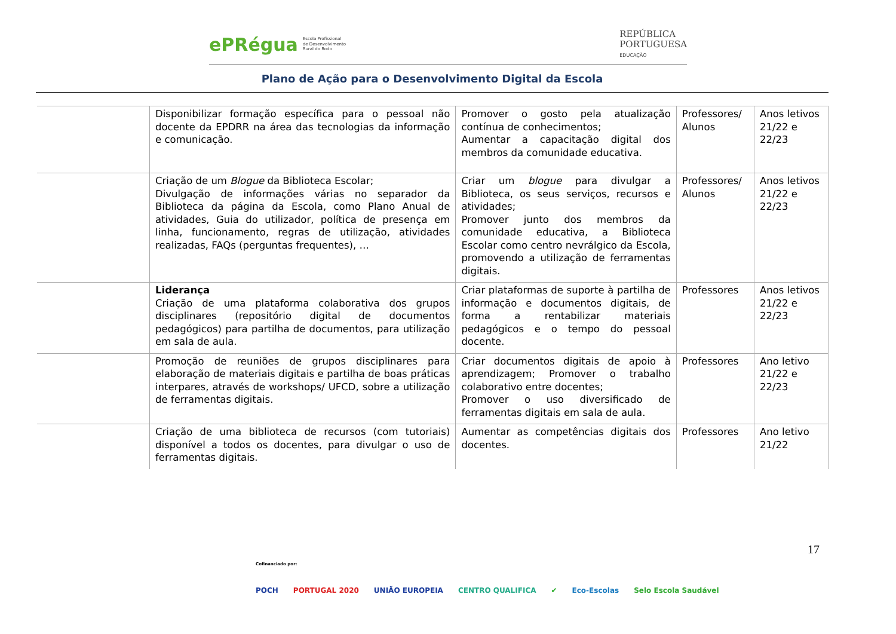ePRégua Escola Profissional
de Desenvolvimento
Rural do Rodo
REPÚBLICA
PORTUGUESA
EDUCAÇÃO
Plano de Ação para o Desenvolvimento Digital da Escola
| | Disponibilizar formação específica para o pessoal não docente da EPDRR na área das tecnologias da informação e comunicação. | Promover o gosto pela atualização contínua de conhecimentos; Aumentar a capacitação digital dos membros da comunidade educativa. | Professores/ Alunos | Anos letivos 21/22 e 22/23 |
| | Criação de um Blogue da Biblioteca Escolar; Divulgação de informações várias no separador da Biblioteca da página da Escola, como Plano Anual de atividades, Guia do utilizador, política de presença em linha, funcionamento, regras de utilização, atividades realizadas, FAQs (perguntas frequentes), … | Criar um blogue para divulgar a Biblioteca, os seus serviços, recursos e atividades; Promover junto dos membros da comunidade educativa, a Biblioteca Escolar como centro nevrálgico da Escola, promovendo a utilização de ferramentas digitais. | Professores/ Alunos | Anos letivos 21/22 e 22/23 |
| | Liderança Criação de uma plataforma colaborativa dos grupos disciplinares (repositório digital de documentos pedagógicos) para partilha de documentos, para utilização em sala de aula. | Criar plataformas de suporte à partilha de informação e documentos digitais, de forma a rentabilizar materiais pedagógicos e o tempo do pessoal docente. | Professores | Anos letivos 21/22 e 22/23 |
| | Promoção de reuniões de grupos disciplinares para elaboração de materiais digitais e partilha de boas práticas interpares, através de workshops/ UFCD, sobre a utilização de ferramentas digitais. | Criar documentos digitais de apoio à aprendizagem; Promover o trabalho colaborativo entre docentes; Promover o uso diversificado de ferramentas digitais em sala de aula. | Professores | Ano letivo 21/22 e 22/23 |
| | Criação de uma biblioteca de recursos (com tutoriais) disponível a todos os docentes, para divulgar o uso de ferramentas digitais. | Aumentar as competências digitais dos docentes. | Professores | Ano letivo 21/22 |
17
Cofinanciado por:
POCH PORTUGAL 2020 UNIÃO EUROPEIA CENTRO QUALIFICA ✔ Eco-Escolas Selo Escola Saudável